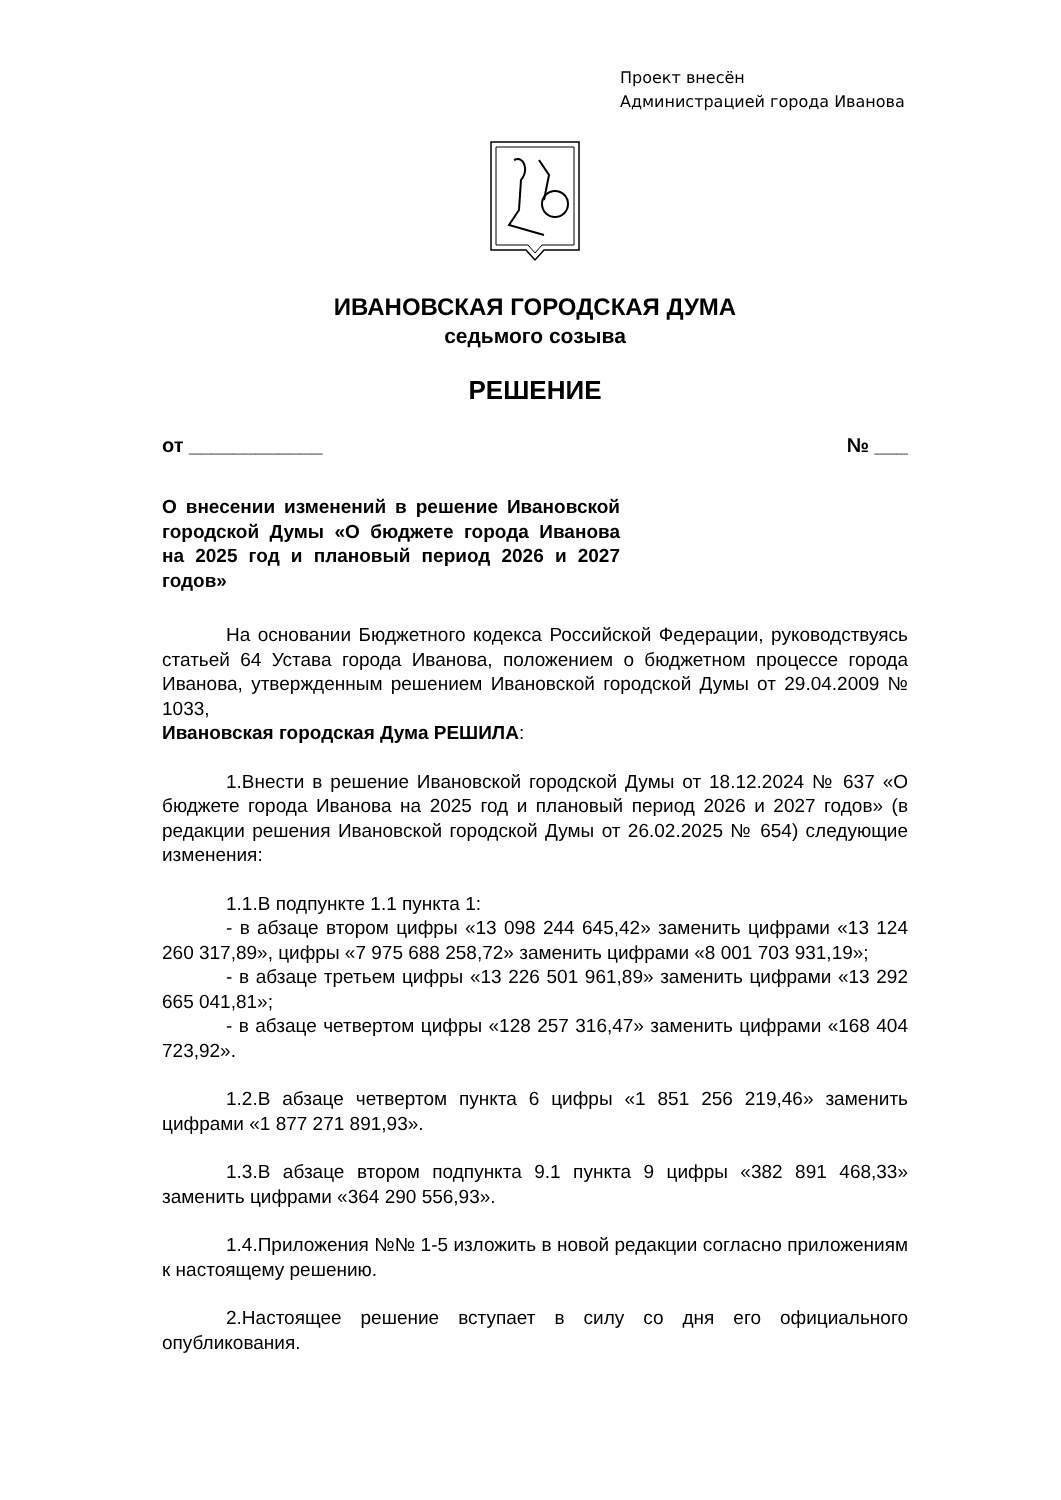Проект внесён
Администрацией города Иванова
ИВАНОВСКАЯ ГОРОДСКАЯ ДУМА
седьмого созыва
РЕШЕНИЕ
от ____________ № ___
О внесении изменений в решение Ивановской городской Думы «О бюджете города Иванова на 2025 год и плановый период 2026 и 2027 годов»
На основании Бюджетного кодекса Российской Федерации, руководствуясь статьей 64 Устава города Иванова, положением о бюджетном процессе города Иванова, утвержденным решением Ивановской городской Думы от 29.04.2009 № 1033,
Ивановская городская Дума РЕШИЛА:
1.Внести в решение Ивановской городской Думы от 18.12.2024 № 637 «О бюджете города Иванова на 2025 год и плановый период 2026 и 2027 годов» (в редакции решения Ивановской городской Думы от 26.02.2025 № 654) следующие изменения:
1.1.В подпункте 1.1 пункта 1:
- в абзаце втором цифры «13 098 244 645,42» заменить цифрами «13 124 260 317,89», цифры «7 975 688 258,72» заменить цифрами «8 001 703 931,19»;
- в абзаце третьем цифры «13 226 501 961,89» заменить цифрами «13 292 665 041,81»;
- в абзаце четвертом цифры «128 257 316,47» заменить цифрами «168 404 723,92».
1.2.В абзаце четвертом пункта 6 цифры «1 851 256 219,46» заменить цифрами «1 877 271 891,93».
1.3.В абзаце втором подпункта 9.1 пункта 9 цифры «382 891 468,33» заменить цифрами «364 290 556,93».
1.4.Приложения №№ 1-5 изложить в новой редакции согласно приложениям к настоящему решению.
2.Настоящее решение вступает в силу со дня его официального опубликования.